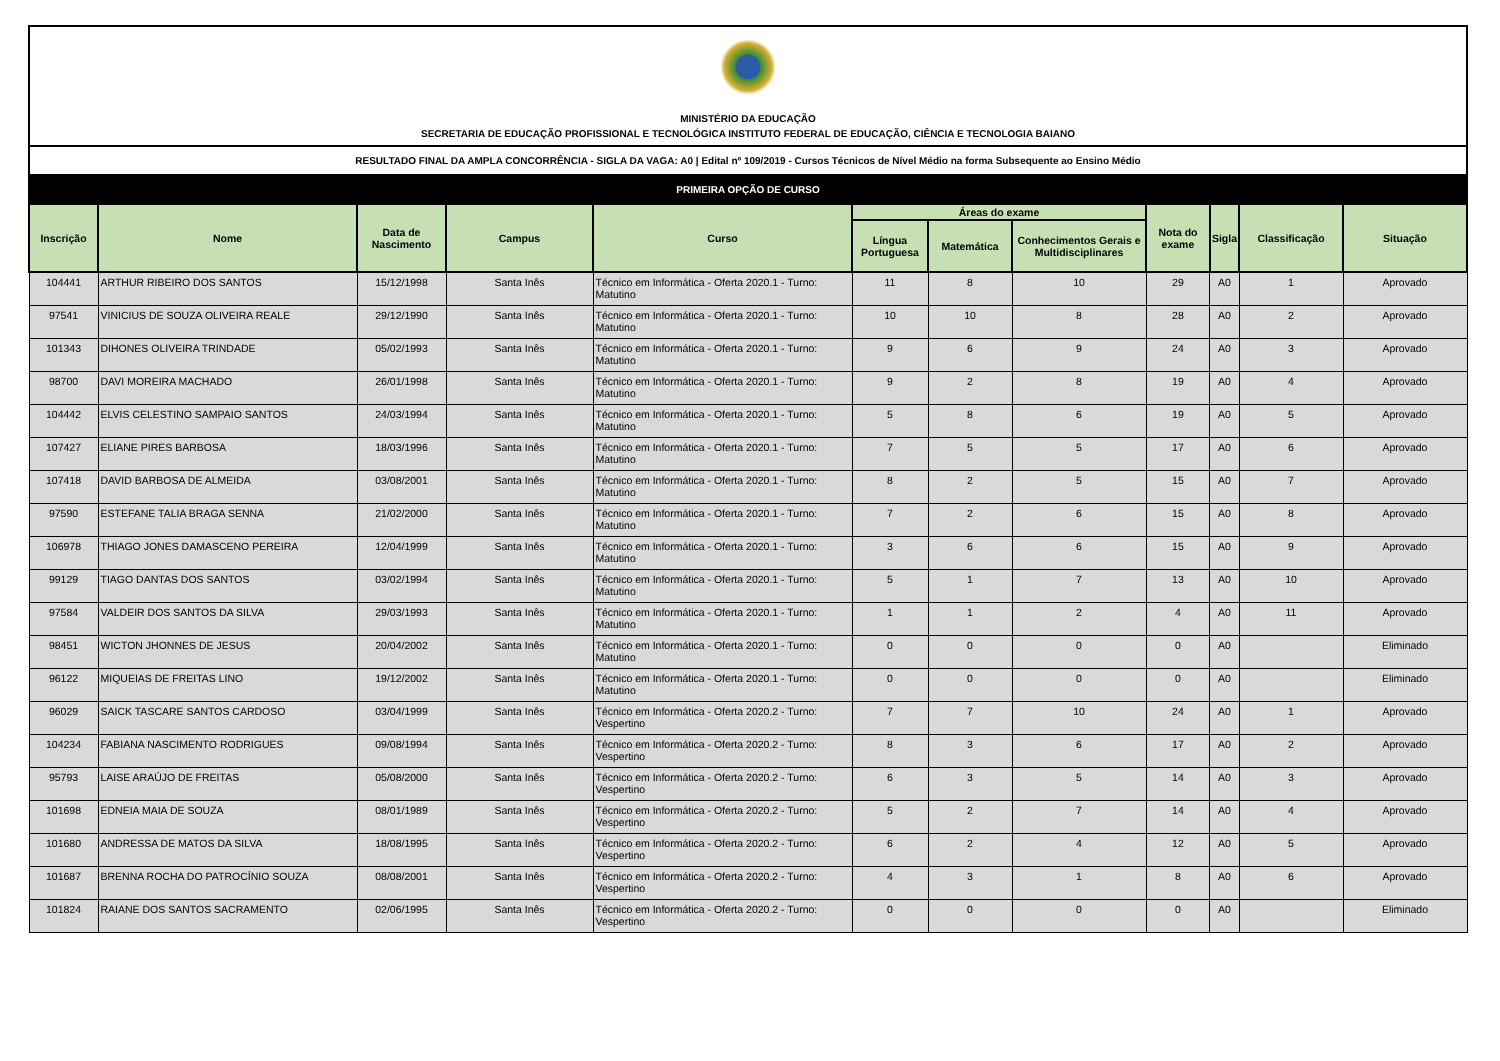MINISTÉRIO DA EDUCAÇÃO
SECRETARIA DE EDUCAÇÃO PROFISSIONAL E TECNOLÓGICA INSTITUTO FEDERAL DE EDUCAÇÃO, CIÊNCIA E TECNOLOGIA BAIANO
RESULTADO FINAL DA AMPLA CONCORRÊNCIA - SIGLA DA VAGA: A0 | Edital nº 109/2019 - Cursos Técnicos de Nível Médio na forma Subsequente ao Ensino Médio
PRIMEIRA OPÇÃO DE CURSO
| Inscrição | Nome | Data de Nascimento | Campus | Curso | Áreas do exame | | | Nota do exame | Sigla | Classificação | Situação |
| --- | --- | --- | --- | --- | --- | --- | --- | --- | --- | --- | --- |
| | | | | | Língua Portuguesa | Matemática | Conhecimentos Gerais e Multidisciplinares | | | | |
| 104441 | ARTHUR RIBEIRO DOS SANTOS | 15/12/1998 | Santa Inês | Técnico em Informática - Oferta 2020.1 - Turno: Matutino | 11 | 8 | 10 | 29 | A0 | 1 | Aprovado |
| 97541 | VINICIUS DE SOUZA OLIVEIRA REALE | 29/12/1990 | Santa Inês | Técnico em Informática - Oferta 2020.1 - Turno: Matutino | 10 | 10 | 8 | 28 | A0 | 2 | Aprovado |
| 101343 | DIHONES OLIVEIRA TRINDADE | 05/02/1993 | Santa Inês | Técnico em Informática - Oferta 2020.1 - Turno: Matutino | 9 | 6 | 9 | 24 | A0 | 3 | Aprovado |
| 98700 | DAVI MOREIRA MACHADO | 26/01/1998 | Santa Inês | Técnico em Informática - Oferta 2020.1 - Turno: Matutino | 9 | 2 | 8 | 19 | A0 | 4 | Aprovado |
| 104442 | ELVIS CELESTINO SAMPAIO SANTOS | 24/03/1994 | Santa Inês | Técnico em Informática - Oferta 2020.1 - Turno: Matutino | 5 | 8 | 6 | 19 | A0 | 5 | Aprovado |
| 107427 | ELIANE PIRES BARBOSA | 18/03/1996 | Santa Inês | Técnico em Informática - Oferta 2020.1 - Turno: Matutino | 7 | 5 | 5 | 17 | A0 | 6 | Aprovado |
| 107418 | DAVID BARBOSA DE ALMEIDA | 03/08/2001 | Santa Inês | Técnico em Informática - Oferta 2020.1 - Turno: Matutino | 8 | 2 | 5 | 15 | A0 | 7 | Aprovado |
| 97590 | ESTEFANE TALIA BRAGA SENNA | 21/02/2000 | Santa Inês | Técnico em Informática - Oferta 2020.1 - Turno: Matutino | 7 | 2 | 6 | 15 | A0 | 8 | Aprovado |
| 106978 | THIAGO JONES DAMASCENO PEREIRA | 12/04/1999 | Santa Inês | Técnico em Informática - Oferta 2020.1 - Turno: Matutino | 3 | 6 | 6 | 15 | A0 | 9 | Aprovado |
| 99129 | TIAGO DANTAS DOS SANTOS | 03/02/1994 | Santa Inês | Técnico em Informática - Oferta 2020.1 - Turno: Matutino | 5 | 1 | 7 | 13 | A0 | 10 | Aprovado |
| 97584 | VALDEIR DOS SANTOS DA SILVA | 29/03/1993 | Santa Inês | Técnico em Informática - Oferta 2020.1 - Turno: Matutino | 1 | 1 | 2 | 4 | A0 | 11 | Aprovado |
| 98451 | WICTON JHONNES DE JESUS | 20/04/2002 | Santa Inês | Técnico em Informática - Oferta 2020.1 - Turno: Matutino | 0 | 0 | 0 | 0 | A0 | | Eliminado |
| 96122 | MIQUEIAS DE FREITAS LINO | 19/12/2002 | Santa Inês | Técnico em Informática - Oferta 2020.1 - Turno: Matutino | 0 | 0 | 0 | 0 | A0 | | Eliminado |
| 96029 | SAICK TASCARE SANTOS CARDOSO | 03/04/1999 | Santa Inês | Técnico em Informática - Oferta 2020.2 - Turno: Vespertino | 7 | 7 | 10 | 24 | A0 | 1 | Aprovado |
| 104234 | FABIANA NASCIMENTO RODRIGUES | 09/08/1994 | Santa Inês | Técnico em Informática - Oferta 2020.2 - Turno: Vespertino | 8 | 3 | 6 | 17 | A0 | 2 | Aprovado |
| 95793 | LAISE ARAÚJO DE FREITAS | 05/08/2000 | Santa Inês | Técnico em Informática - Oferta 2020.2 - Turno: Vespertino | 6 | 3 | 5 | 14 | A0 | 3 | Aprovado |
| 101698 | EDNEIA MAIA DE SOUZA | 08/01/1989 | Santa Inês | Técnico em Informática - Oferta 2020.2 - Turno: Vespertino | 5 | 2 | 7 | 14 | A0 | 4 | Aprovado |
| 101680 | ANDRESSA DE MATOS DA SILVA | 18/08/1995 | Santa Inês | Técnico em Informática - Oferta 2020.2 - Turno: Vespertino | 6 | 2 | 4 | 12 | A0 | 5 | Aprovado |
| 101687 | BRENNA ROCHA DO PATROCÍNIO SOUZA | 08/08/2001 | Santa Inês | Técnico em Informática - Oferta 2020.2 - Turno: Vespertino | 4 | 3 | 1 | 8 | A0 | 6 | Aprovado |
| 101824 | RAIANE DOS SANTOS SACRAMENTO | 02/06/1995 | Santa Inês | Técnico em Informática - Oferta 2020.2 - Turno: Vespertino | 0 | 0 | 0 | 0 | A0 | | Eliminado |